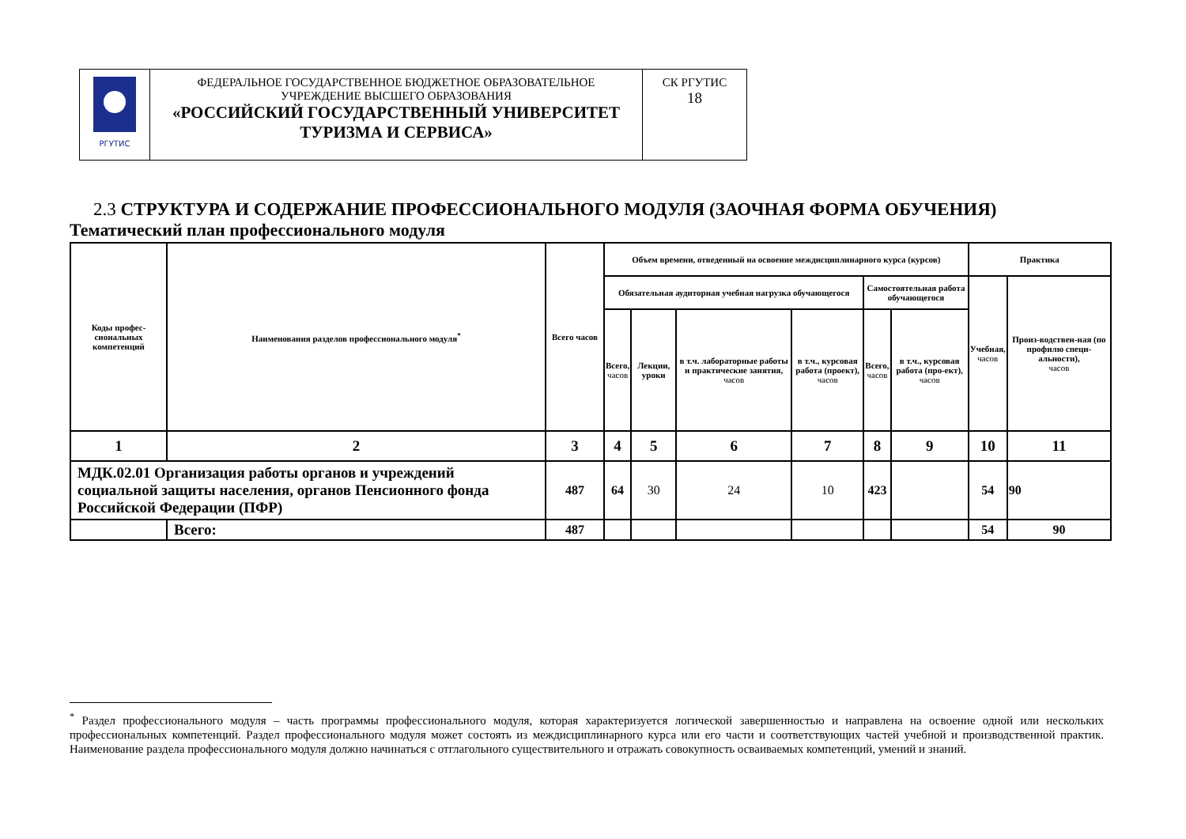| РГУТИС | ФЕДЕРАЛЬНОЕ ГОСУДАРСТВЕННОЕ БЮДЖЕТНОЕ ОБРАЗОВАТЕЛЬНОЕ УЧРЕЖДЕНИЕ ВЫСШЕГО ОБРАЗОВАНИЯ «РОССИЙСКИЙ ГОСУДАРСТВЕННЫЙ УНИВЕРСИТЕТ ТУРИЗМА И СЕРВИСА» | СК РГУТИС 18 |
2.3 СТРУКТУРА И СОДЕРЖАНИЕ ПРОФЕССИОНАЛЬНОГО МОДУЛЯ (ЗАОЧНАЯ ФОРМА ОБУЧЕНИЯ)
Тематический план профессионального модуля
| Коды профес-сиональных компетенций | Наименования разделов профессионального модуля<sup>*</sup> | Всего часов | Объем времени, отведенный на освоение междисциплинарного курса (курсов) | | | | | | Практика | |
| --- | --- | --- | --- | --- | --- | --- | --- | --- | --- | --- |
| | | | Обязательная аудиторная учебная нагрузка обучающегося | | | | Самостоятельная работа обучающегося | | Учебная, часов | Произ-водствен-ная (по профилю специ-альности), часов |
| | | | Всего, часов | Лекции, уроки | в т.ч. лабораторные работы и практические занятия, часов | в т.ч., курсовая работа (проект), часов | Всего, часов | в т.ч., курсовая работа (про-ект), часов | | |
| 1 | 2 | 3 | 4 | 5 | 6 | 7 | 8 | 9 | 10 | 11 |
| МДК.02.01 Организация работы органов и учреждений социальной защиты населения, органов Пенсионного фонда Российской Федерации (ПФР) | | 487 | 64 | 30 | 24 | 10 | 423 | | 54 | 90 |
| | Всего: | 487 | | | | | | | 54 | 90 |
<sup>*</sup> Раздел профессионального модуля – часть программы профессионального модуля, которая характеризуется логической завершенностью и направлена на освоение одной или нескольких профессиональных компетенций. Раздел профессионального модуля может состоять из междисциплинарного курса или его части и соответствующих частей учебной и производственной практик. Наименование раздела профессионального модуля должно начинаться с отглагольного существительного и отражать совокупность осваиваемых компетенций, умений и знаний.